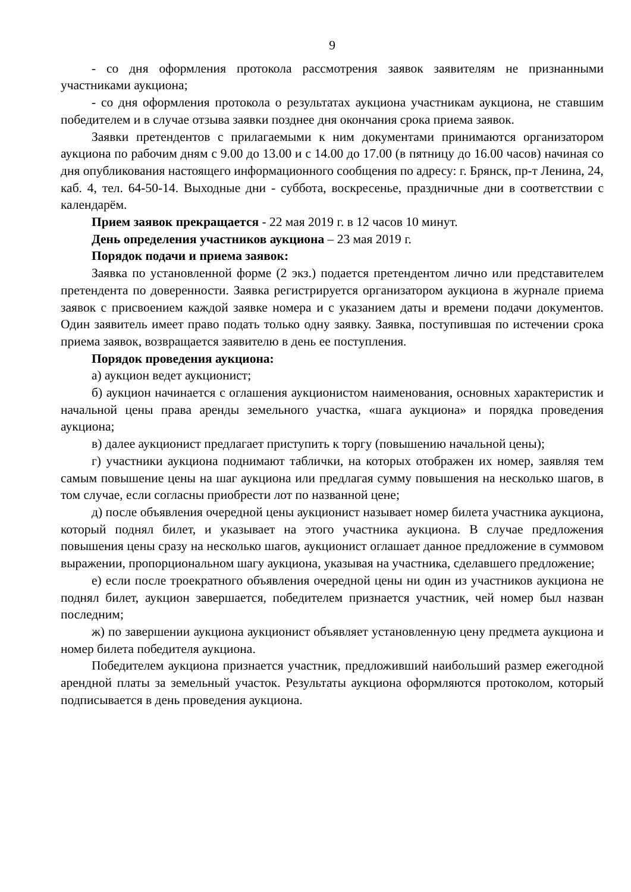9
- со дня оформления протокола рассмотрения заявок заявителям не признанными участниками аукциона;
- со дня оформления протокола о результатах аукциона участникам аукциона, не ставшим победителем и в случае отзыва заявки позднее дня окончания срока приема заявок.
Заявки претендентов с прилагаемыми к ним документами принимаются организатором аукциона по рабочим дням с 9.00 до 13.00 и с 14.00 до 17.00 (в пятницу до 16.00 часов) начиная со дня опубликования настоящего информационного сообщения по адресу: г. Брянск, пр-т Ленина, 24, каб. 4, тел. 64-50-14. Выходные дни - суббота, воскресенье, праздничные дни в соответствии с календарём.
Прием заявок прекращается - 22 мая 2019 г. в 12 часов 10 минут.
День определения участников аукциона – 23 мая 2019 г.
Порядок подачи и приема заявок:
Заявка по установленной форме (2 экз.) подается претендентом лично или представителем претендента по доверенности. Заявка регистрируется организатором аукциона в журнале приема заявок с присвоением каждой заявке номера и с указанием даты и времени подачи документов. Один заявитель имеет право подать только одну заявку. Заявка, поступившая по истечении срока приема заявок, возвращается заявителю в день ее поступления.
Порядок проведения аукциона:
а) аукцион ведет аукционист;
б) аукцион начинается с оглашения аукционистом наименования, основных характеристик и начальной цены права аренды земельного участка, «шага аукциона» и порядка проведения аукциона;
в) далее аукционист предлагает приступить к торгу (повышению начальной цены);
г) участники аукциона поднимают таблички, на которых отображен их номер, заявляя тем самым повышение цены на шаг аукциона или предлагая сумму повышения на несколько шагов, в том случае, если согласны приобрести лот по названной цене;
д) после объявления очередной цены аукционист называет номер билета участника аукциона, который поднял билет, и указывает на этого участника аукциона. В случае предложения повышения цены сразу на несколько шагов, аукционист оглашает данное предложение в суммовом выражении, пропорциональном шагу аукциона, указывая на участника, сделавшего предложение;
е) если после троекратного объявления очередной цены ни один из участников аукциона не поднял билет, аукцион завершается, победителем признается участник, чей номер был назван последним;
ж) по завершении аукциона аукционист объявляет установленную цену предмета аукциона и номер билета победителя аукциона.
Победителем аукциона признается участник, предложивший наибольший размер ежегодной арендной платы за земельный участок. Результаты аукциона оформляются протоколом, который подписывается в день проведения аукциона.